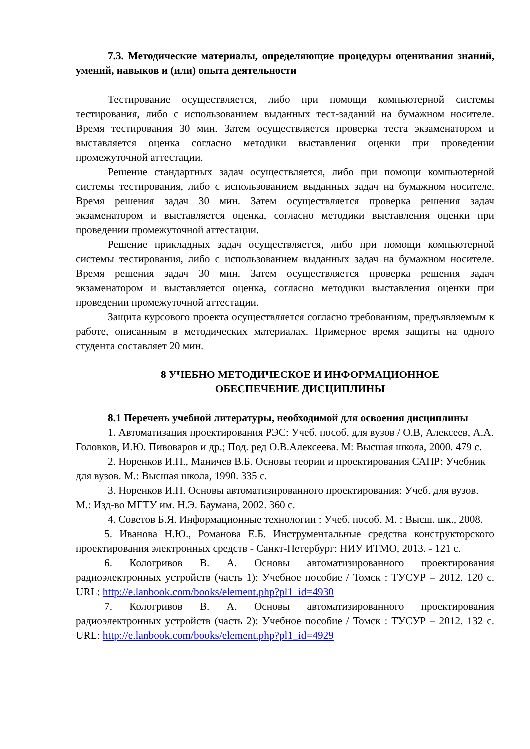7.3. Методические материалы, определяющие процедуры оценивания знаний, умений, навыков и (или) опыта деятельности
Тестирование осуществляется, либо при помощи компьютерной системы тестирования, либо с использованием выданных тест-заданий на бумажном носителе. Время тестирования 30 мин. Затем осуществляется проверка теста экзаменатором и выставляется оценка согласно методики выставления оценки при проведении промежуточной аттестации.
Решение стандартных задач осуществляется, либо при помощи компьютерной системы тестирования, либо с использованием выданных задач на бумажном носителе. Время решения задач 30 мин. Затем осуществляется проверка решения задач экзаменатором и выставляется оценка, согласно методики выставления оценки при проведении промежуточной аттестации.
Решение прикладных задач осуществляется, либо при помощи компьютерной системы тестирования, либо с использованием выданных задач на бумажном носителе. Время решения задач 30 мин. Затем осуществляется проверка решения задач экзаменатором и выставляется оценка, согласно методики выставления оценки при проведении промежуточной аттестации.
Защита курсового проекта осуществляется согласно требованиям, предъявляемым к работе, описанным в методических материалах. Примерное время защиты на одного студента составляет 20 мин.
8 УЧЕБНО МЕТОДИЧЕСКОЕ И ИНФОРМАЦИОННОЕ
ОБЕСПЕЧЕНИЕ ДИСЦИПЛИНЫ
8.1 Перечень учебной литературы, необходимой для освоения дисциплины
1. Автоматизация проектирования РЭС: Учеб. пособ. для вузов / О.В, Алексеев, А.А. Головков, И.Ю. Пивоваров и др.; Под. ред О.В.Алексеева. М: Высшая школа, 2000. 479 с.
2. Норенков И.П., Маничев В.Б. Основы теории и проектирования САПР: Учебник для вузов. М.: Высшая школа, 1990. 335 с.
3. Норенков И.П. Основы автоматизированного проектирования: Учеб. для вузов. М.: Изд-во МГТУ им. Н.Э. Баумана, 2002. 360 с.
4. Советов Б.Я. Информационные технологии : Учеб. пособ. М. : Высш. шк., 2008.
5. Иванова Н.Ю., Романова Е.Б. Инструментальные средства конструкторского проектирования электронных средств - Санкт-Петербург: НИУ ИТМО, 2013. - 121 с.
6. Кологривов В. А. Основы автоматизированного проектирования радиоэлектронных устройств (часть 1): Учебное пособие / Томск : ТУСУР – 2012. 120 с. URL: http://e.lanbook.com/books/element.php?pl1_id=4930
7. Кологривов В. А. Основы автоматизированного проектирования радиоэлектронных устройств (часть 2): Учебное пособие / Томск : ТУСУР – 2012. 132 с. URL: http://e.lanbook.com/books/element.php?pl1_id=4929